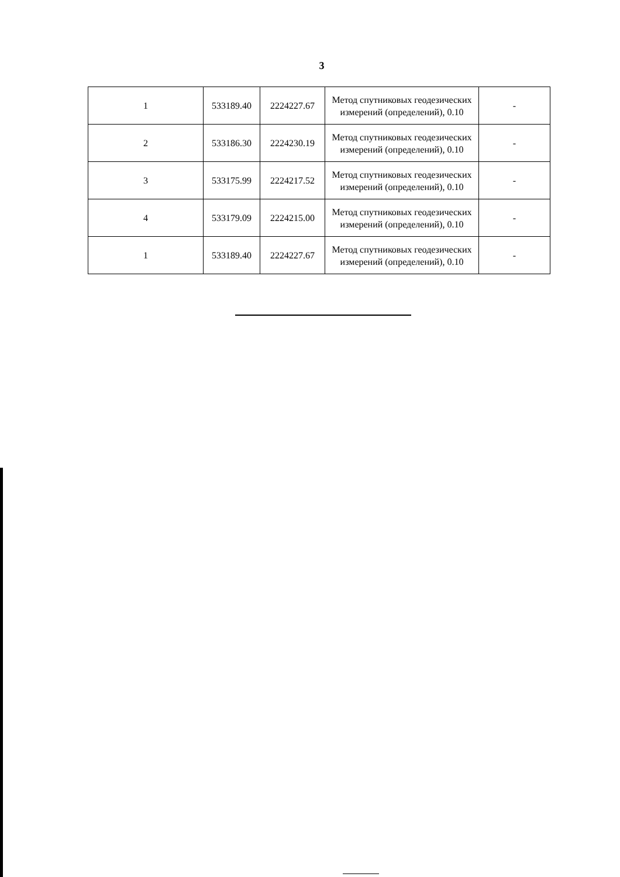3
| 1 | 533189.40 | 2224227.67 | Метод спутниковых геодезических измерений (определений), 0.10 | - |
| 2 | 533186.30 | 2224230.19 | Метод спутниковых геодезических измерений (определений), 0.10 | - |
| 3 | 533175.99 | 2224217.52 | Метод спутниковых геодезических измерений (определений), 0.10 | - |
| 4 | 533179.09 | 2224215.00 | Метод спутниковых геодезических измерений (определений), 0.10 | - |
| 1 | 533189.40 | 2224227.67 | Метод спутниковых геодезических измерений (определений), 0.10 | - |